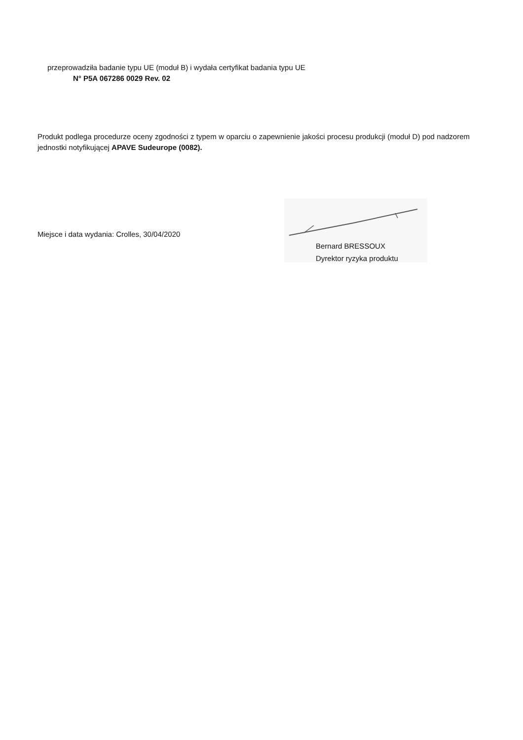przeprowadziła badanie typu UE (moduł B) i wydała certyfikat badania typu UE
N° P5A 067286 0029 Rev. 02
Produkt podlega procedurze oceny zgodności z typem w oparciu o zapewnienie jakości procesu produkcji (moduł D) pod nadzorem jednostki notyfikującej APAVE Sudeurope (0082).
Miejsce i data wydania: Crolles, 30/04/2020
Bernard BRESSOUX
Dyrektor ryzyka produktu